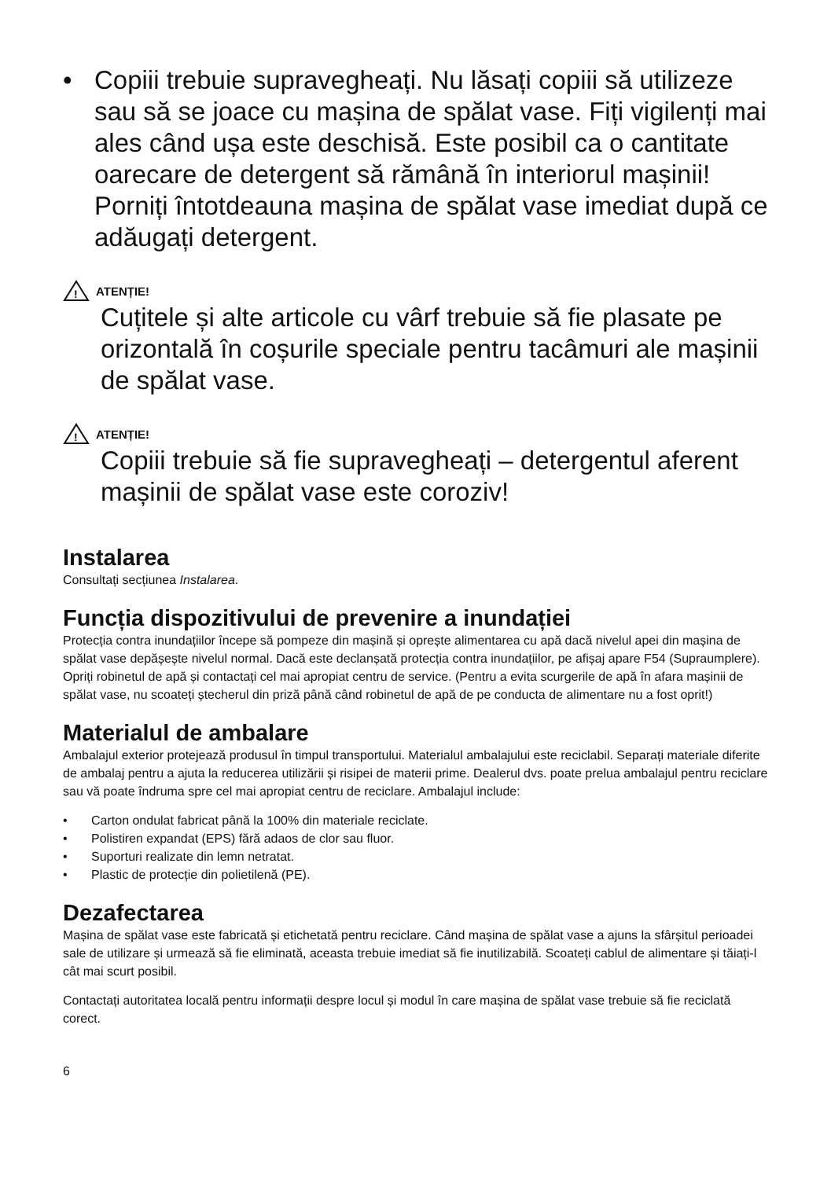• Copiii trebuie supravegheați. Nu lăsați copiii să utilizeze sau să se joace cu mașina de spălat vase. Fiți vigilenți mai ales când ușa este deschisă. Este posibil ca o cantitate oarecare de detergent să rămână în interiorul mașinii! Porniți întotdeauna mașina de spălat vase imediat după ce adăugați detergent.
!
ATENȚIE!
Cuțitele și alte articole cu vârf trebuie să fie plasate pe orizontală în coșurile speciale pentru tacâmuri ale mașinii de spălat vase.
!
ATENȚIE!
Copiii trebuie să fie supravegheați – detergentul aferent mașinii de spălat vase este coroziv!
Instalarea
Consultați secțiunea Instalarea.
Funcția dispozitivului de prevenire a inundației
Protecția contra inundațiilor începe să pompeze din mașină și oprește alimentarea cu apă dacă nivelul apei din mașina de spălat vase depășește nivelul normal. Dacă este declanșată protecția contra inundațiilor, pe afișaj apare F54 (Supraumplere). Opriți robinetul de apă și contactați cel mai apropiat centru de service. (Pentru a evita scurgerile de apă în afara mașinii de spălat vase, nu scoateți ștecherul din priză până când robinetul de apă de pe conducta de alimentare nu a fost oprit!)
Materialul de ambalare
Ambalajul exterior protejează produsul în timpul transportului. Materialul ambalajului este reciclabil. Separați materiale diferite de ambalaj pentru a ajuta la reducerea utilizării și risipei de materii prime. Dealerul dvs. poate prelua ambalajul pentru reciclare sau vă poate îndruma spre cel mai apropiat centru de reciclare. Ambalajul include:
• Carton ondulat fabricat până la 100% din materiale reciclate.
• Polistiren expandat (EPS) fără adaos de clor sau fluor.
• Suporturi realizate din lemn netratat.
• Plastic de protecție din polietilenă (PE).
Dezafectarea
Mașina de spălat vase este fabricată și etichetată pentru reciclare. Când mașina de spălat vase a ajuns la sfârșitul perioadei sale de utilizare și urmează să fie eliminată, aceasta trebuie imediat să fie inutilizabilă. Scoateți cablul de alimentare și tăiați-l cât mai scurt posibil.
Contactați autoritatea locală pentru informații despre locul și modul în care mașina de spălat vase trebuie să fie reciclată corect.
6